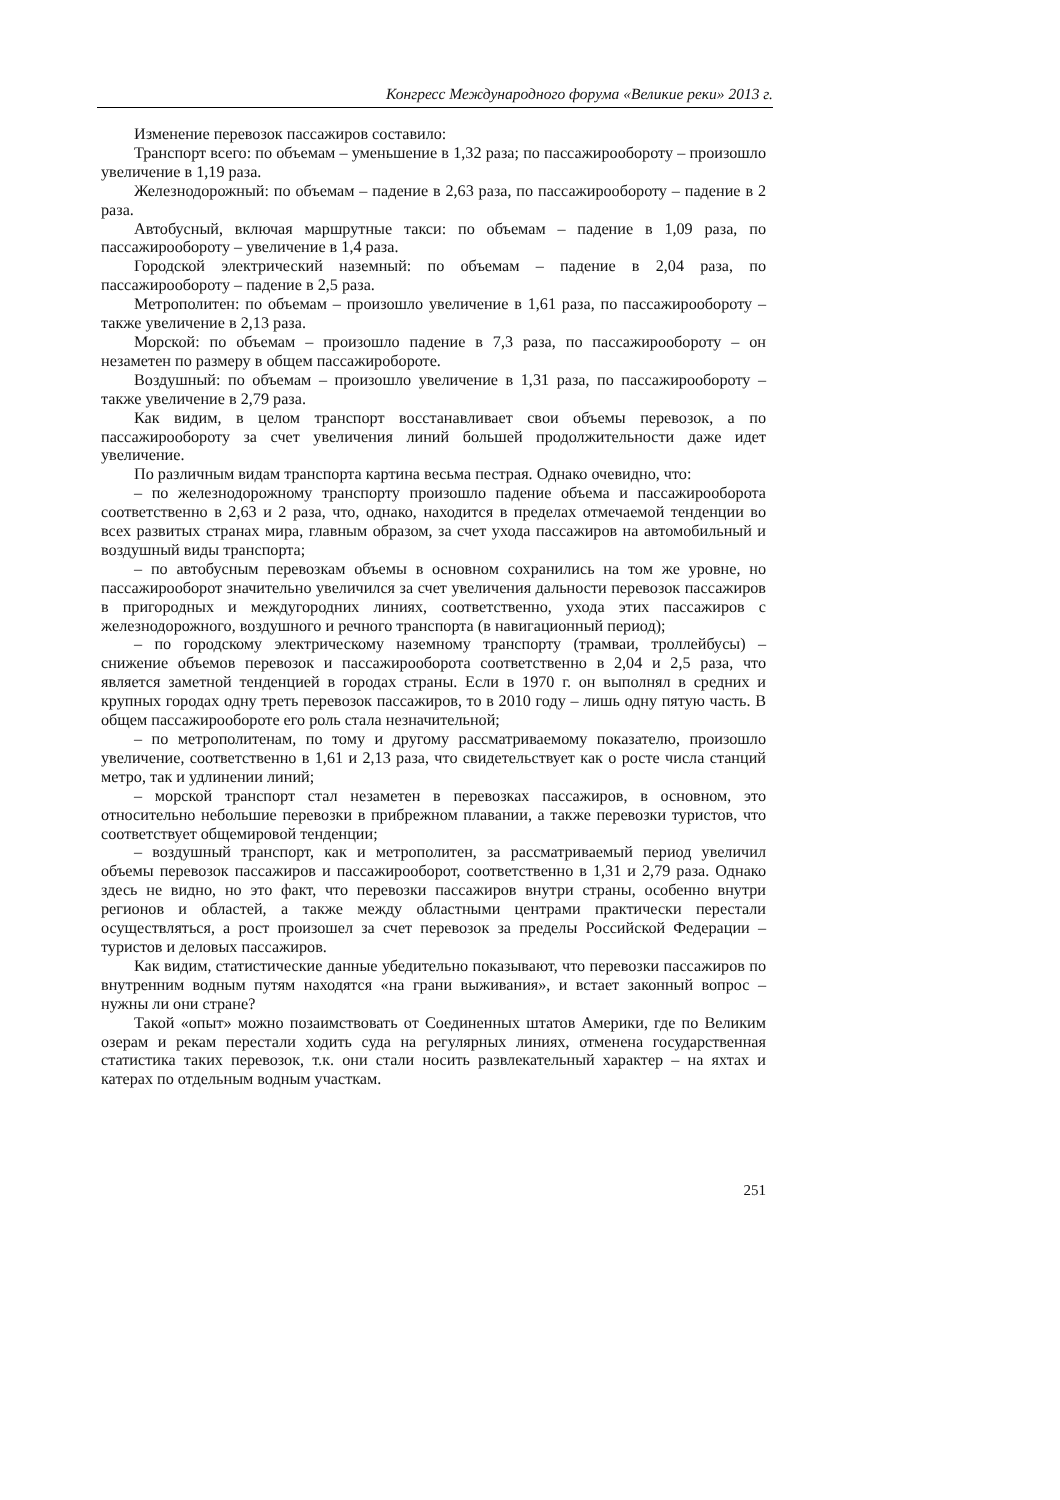Конгресс Международного форума «Великие реки» 2013 г.
Изменение перевозок пассажиров составило:
Транспорт всего: по объемам – уменьшение в 1,32 раза; по пассажирообороту – произошло увеличение в 1,19 раза.
Железнодорожный: по объемам – падение в 2,63 раза, по пассажирообороту – падение в 2 раза.
Автобусный, включая маршрутные такси: по объемам – падение в 1,09 раза, по пассажирообороту – увеличение в 1,4 раза.
Городской электрический наземный: по объемам – падение в 2,04 раза, по пассажирообороту – падение в 2,5 раза.
Метрополитен: по объемам – произошло увеличение в 1,61 раза, по пассажирообороту – также увеличение в 2,13 раза.
Морской: по объемам – произошло падение в 7,3 раза, по пассажирообороту – он незаметен по размеру в общем пассажиробороте.
Воздушный: по объемам – произошло увеличение в 1,31 раза, по пассажирообороту – также увеличение в 2,79 раза.
Как видим, в целом транспорт восстанавливает свои объемы перевозок, а по пассажирообороту за счет увеличения линий большей продолжительности даже идет увеличение.
По различным видам транспорта картина весьма пестрая. Однако очевидно, что:
– по железнодорожному транспорту произошло падение объема и пассажирооборота соответственно в 2,63 и 2 раза, что, однако, находится в пределах отмечаемой тенденции во всех развитых странах мира, главным образом, за счет ухода пассажиров на автомобильный и воздушный виды транспорта;
– по автобусным перевозкам объемы в основном сохранились на том же уровне, но пассажирооборот значительно увеличился за счет увеличения дальности перевозок пассажиров в пригородных и междугородних линиях, соответственно, ухода этих пассажиров с железнодорожного, воздушного и речного транспорта (в навигационный период);
– по городскому электрическому наземному транспорту (трамваи, троллейбусы) – снижение объемов перевозок и пассажирооборота соответственно в 2,04 и 2,5 раза, что является заметной тенденцией в городах страны. Если в 1970 г. он выполнял в средних и крупных городах одну треть перевозок пассажиров, то в 2010 году – лишь одну пятую часть. В общем пассажирообороте его роль стала незначительной;
– по метрополитенам, по тому и другому рассматриваемому показателю, произошло увеличение, соответственно в 1,61 и 2,13 раза, что свидетельствует как о росте числа станций метро, так и удлинении линий;
– морской транспорт стал незаметен в перевозках пассажиров, в основном, это относительно небольшие перевозки в прибрежном плавании, а также перевозки туристов, что соответствует общемировой тенденции;
– воздушный транспорт, как и метрополитен, за рассматриваемый период увеличил объемы перевозок пассажиров и пассажирооборот, соответственно в 1,31 и 2,79 раза. Однако здесь не видно, но это факт, что перевозки пассажиров внутри страны, особенно внутри регионов и областей, а также между областными центрами практически перестали осуществляться, а рост произошел за счет перевозок за пределы Российской Федерации – туристов и деловых пассажиров.
Как видим, статистические данные убедительно показывают, что перевозки пассажиров по внутренним водным путям находятся «на грани выживания», и встает законный вопрос – нужны ли они стране?
Такой «опыт» можно позаимствовать от Соединенных штатов Америки, где по Великим озерам и рекам перестали ходить суда на регулярных линиях, отменена государственная статистика таких перевозок, т.к. они стали носить развлекательный характер – на яхтах и катерах по отдельным водным участкам.
251